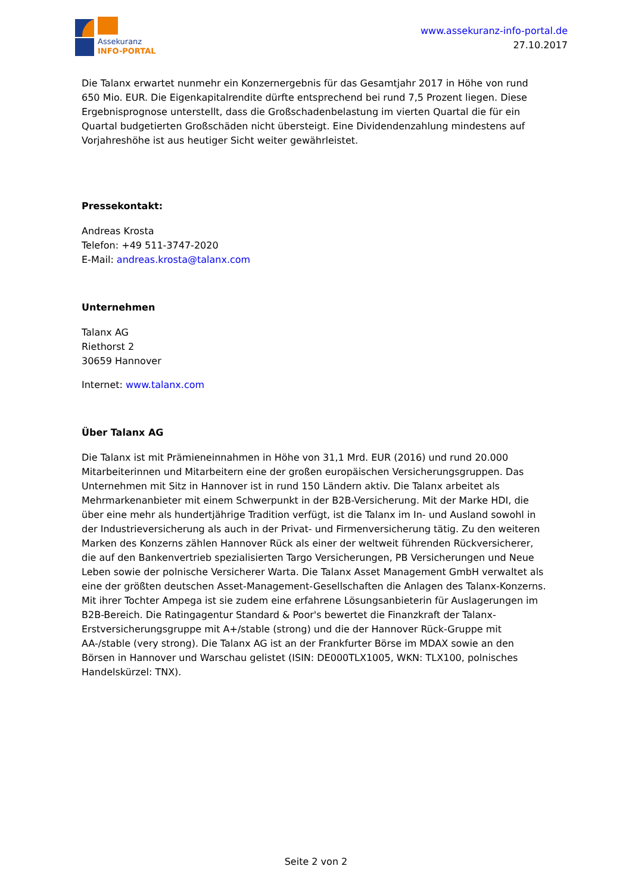Assekuranz
INFO-PORTAL
www.assekuranz-info-portal.de
27.10.2017
Die Talanx erwartet nunmehr ein Konzernergebnis für das Gesamtjahr 2017 in Höhe von rund 650 Mio. EUR. Die Eigenkapitalrendite dürfte entsprechend bei rund 7,5 Prozent liegen. Diese Ergebnisprognose unterstellt, dass die Großschadenbelastung im vierten Quartal die für ein Quartal budgetierten Großschäden nicht übersteigt. Eine Dividendenzahlung mindestens auf Vorjahreshöhe ist aus heutiger Sicht weiter gewährleistet.
Pressekontakt:
Andreas Krosta
Telefon: +49 511-3747-2020
E-Mail: andreas.krosta@talanx.com
Unternehmen
Talanx AG
Riethorst 2
30659 Hannover
Internet: www.talanx.com
Über Talanx AG
Die Talanx ist mit Prämieneinnahmen in Höhe von 31,1 Mrd. EUR (2016) und rund 20.000 Mitarbeiterinnen und Mitarbeitern eine der großen europäischen Versicherungsgruppen. Das Unternehmen mit Sitz in Hannover ist in rund 150 Ländern aktiv. Die Talanx arbeitet als Mehrmarkenanbieter mit einem Schwerpunkt in der B2B-Versicherung. Mit der Marke HDI, die über eine mehr als hundertjährige Tradition verfügt, ist die Talanx im In- und Ausland sowohl in der Industrieversicherung als auch in der Privat- und Firmenversicherung tätig. Zu den weiteren Marken des Konzerns zählen Hannover Rück als einer der weltweit führenden Rückversicherer, die auf den Bankenvertrieb spezialisierten Targo Versicherungen, PB Versicherungen und Neue Leben sowie der polnische Versicherer Warta. Die Talanx Asset Management GmbH verwaltet als eine der größten deutschen Asset-Management-Gesellschaften die Anlagen des Talanx-Konzerns. Mit ihrer Tochter Ampega ist sie zudem eine erfahrene Lösungsanbieterin für Auslagerungen im B2B-Bereich. Die Ratingagentur Standard & Poor's bewertet die Finanzkraft der Talanx-Erstversicherungsgruppe mit A+/stable (strong) und die der Hannover Rück-Gruppe mit AA-/stable (very strong). Die Talanx AG ist an der Frankfurter Börse im MDAX sowie an den Börsen in Hannover und Warschau gelistet (ISIN: DE000TLX1005, WKN: TLX100, polnisches Handelskürzel: TNX).
Seite 2 von 2